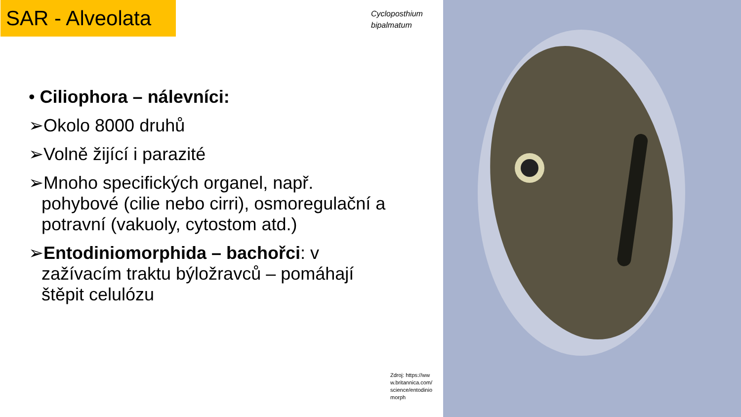SAR - Alveolata
Cycloposthium
bipalmatum
• Ciliophora – nálevníci:
➢Okolo 8000 druhů
➢Volně žijící i parazité
➢Mnoho specifických organel, např. pohybové (cilie nebo cirri), osmoregulační a potravní (vakuoly, cytostom atd.)
➢Entodiniomorphida – bachořci: v zažívacím traktu býložravců – pomáhají štěpit celulózu
Zdroj: https://www.britannica.com/science/entodiniomorph